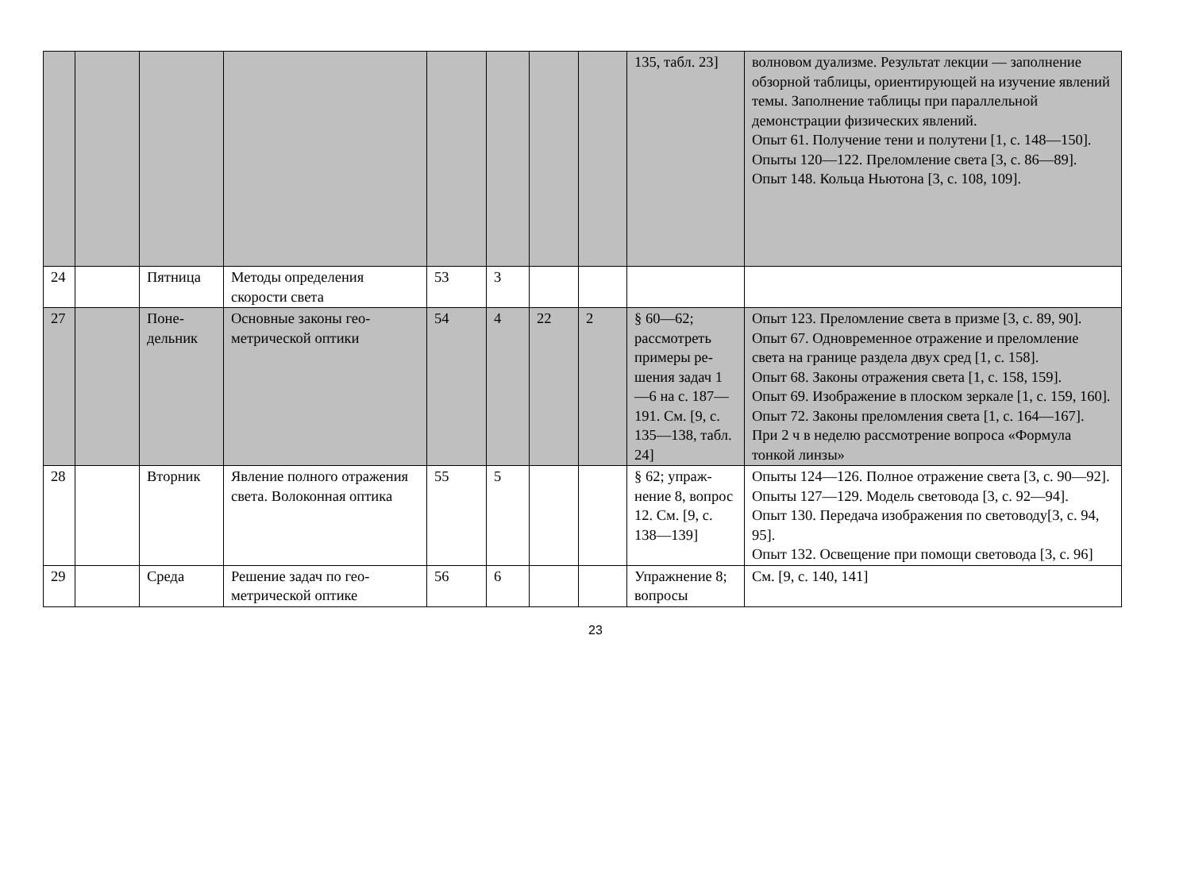| | | | | | | | | 135, табл. 23] | волновом дуализме. Результат лекции — запол­нение обзорной таблицы, ориентирующей на изучение явлений темы. Заполнение таблицы при параллельной демонстрации физических явле­ний. Опыт 61. Получение тени и полутени [1, с. 148—150]. Опыты 120—122. Преломление света [3, с. 86—89]. Опыт 148. Кольца Ньютона [3, с. 108, 109]. |
| 24 | | Пятница | Методы определения скорости света | 53 | 3 | | | | |
| 27 | | Поне­дельник | Основные законы гео­метрической оптики | 54 | 4 | 22 | 2 | § 60—62; рассмотреть примеры ре­шения задач 1—6 на с. 187—191. См. [9, с. 135—138, табл. 24] | Опыт 123. Преломление света в призме [3, с. 89, 90]. Опыт 67. Одновременное отражение и преломле­ние света на границе раздела двух сред [1, с. 158]. Опыт 68. Законы отражения света [1, с. 158, 159]. Опыт 69. Изображение в плоском зеркале [1, с. 159, 160]. Опыт 72. Законы преломления света [1, с. 164—167]. При 2 ч в неделю рассмотрение вопроса «Фор­мула тонкой линзы» |
| 28 | | Вторник | Явление полного отра­жения света. Волоконная оптика | 55 | 5 | | | § 62; упраж­нение 8, во­прос 12. См. [9, с. 138—139] | Опыты 124—126. Полное отражение света [3, с. 90—92]. Опыты 127—129. Модель световода [3, с. 92—94]. Опыт 130. Передача изображения по светово­ду[3, с. 94, 95]. Опыт 132. Освещение при помощи световода [3, с. 96] |
| 29 | | Среда | Решение задач по гео­метрической оптике | 56 | 6 | | | Упражнение 8; вопросы | См. [9, с. 140, 141] |
23